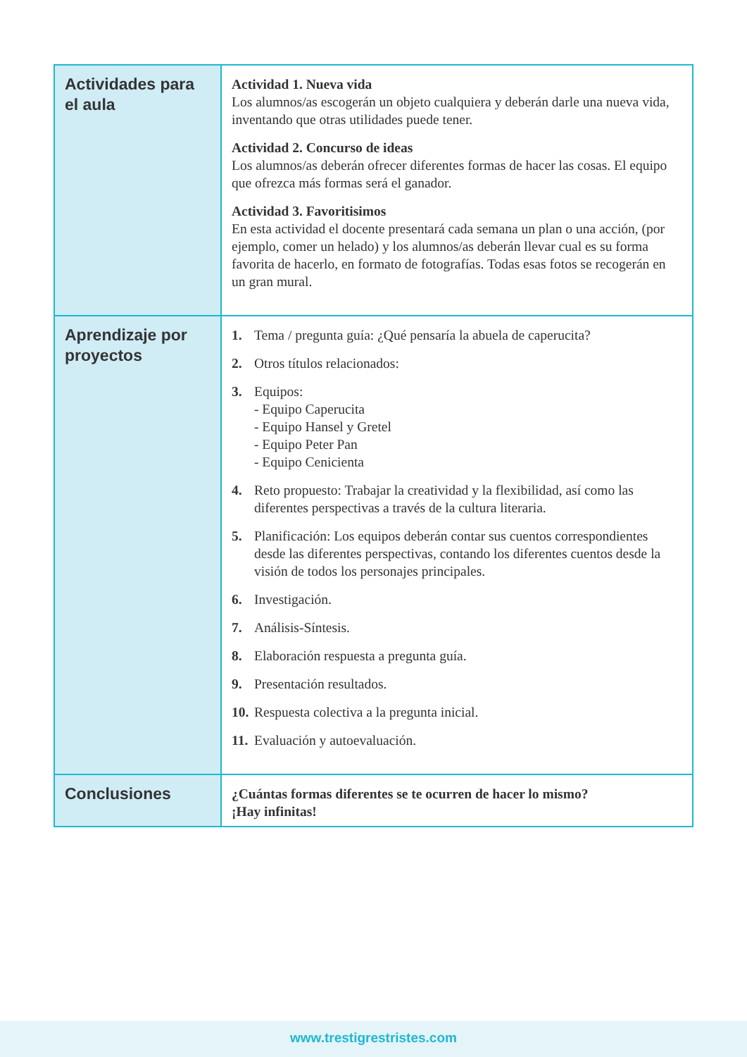| Actividades para el aula | Actividad 1. Nueva vida Los alumnos/as escogerán un objeto cualquiera y deberán darle una nueva vida, inventando que otras utilidades puede tener. Actividad 2. Concurso de ideas Los alumnos/as deberán ofrecer diferentes formas de hacer las cosas. El equipo que ofrezca más formas será el ganador. Actividad 3. Favoritisimos En esta actividad el docente presentará cada semana un plan o una acción, (por ejemplo, comer un helado) y los alumnos/as deberán llevar cual es su forma favorita de hacerlo, en formato de fotografías. Todas esas fotos se recogerán en un gran mural. |
| Aprendizaje por proyectos | 1. Tema / pregunta guía: ¿Qué pensaría la abuela de caperucita? 2. Otros títulos relacionados: 3. Equipos: - Equipo Caperucita - Equipo Hansel y Gretel - Equipo Peter Pan - Equipo Cenicienta 4. Reto propuesto: Trabajar la creatividad y la flexibilidad, así como las diferentes perspectivas a través de la cultura literaria. 5. Planificación: Los equipos deberán contar sus cuentos correspondientes desde las diferentes perspectivas, contando los diferentes cuentos desde la visión de todos los personajes principales. 6. Investigación. 7. Análisis-Síntesis. 8. Elaboración respuesta a pregunta guía. 9. Presentación resultados. 10. Respuesta colectiva a la pregunta inicial. 11. Evaluación y autoevaluación. |
| Conclusiones | ¿Cuántas formas diferentes se te ocurren de hacer lo mismo? ¡Hay infinitas! |
www.trestigrestristes.com